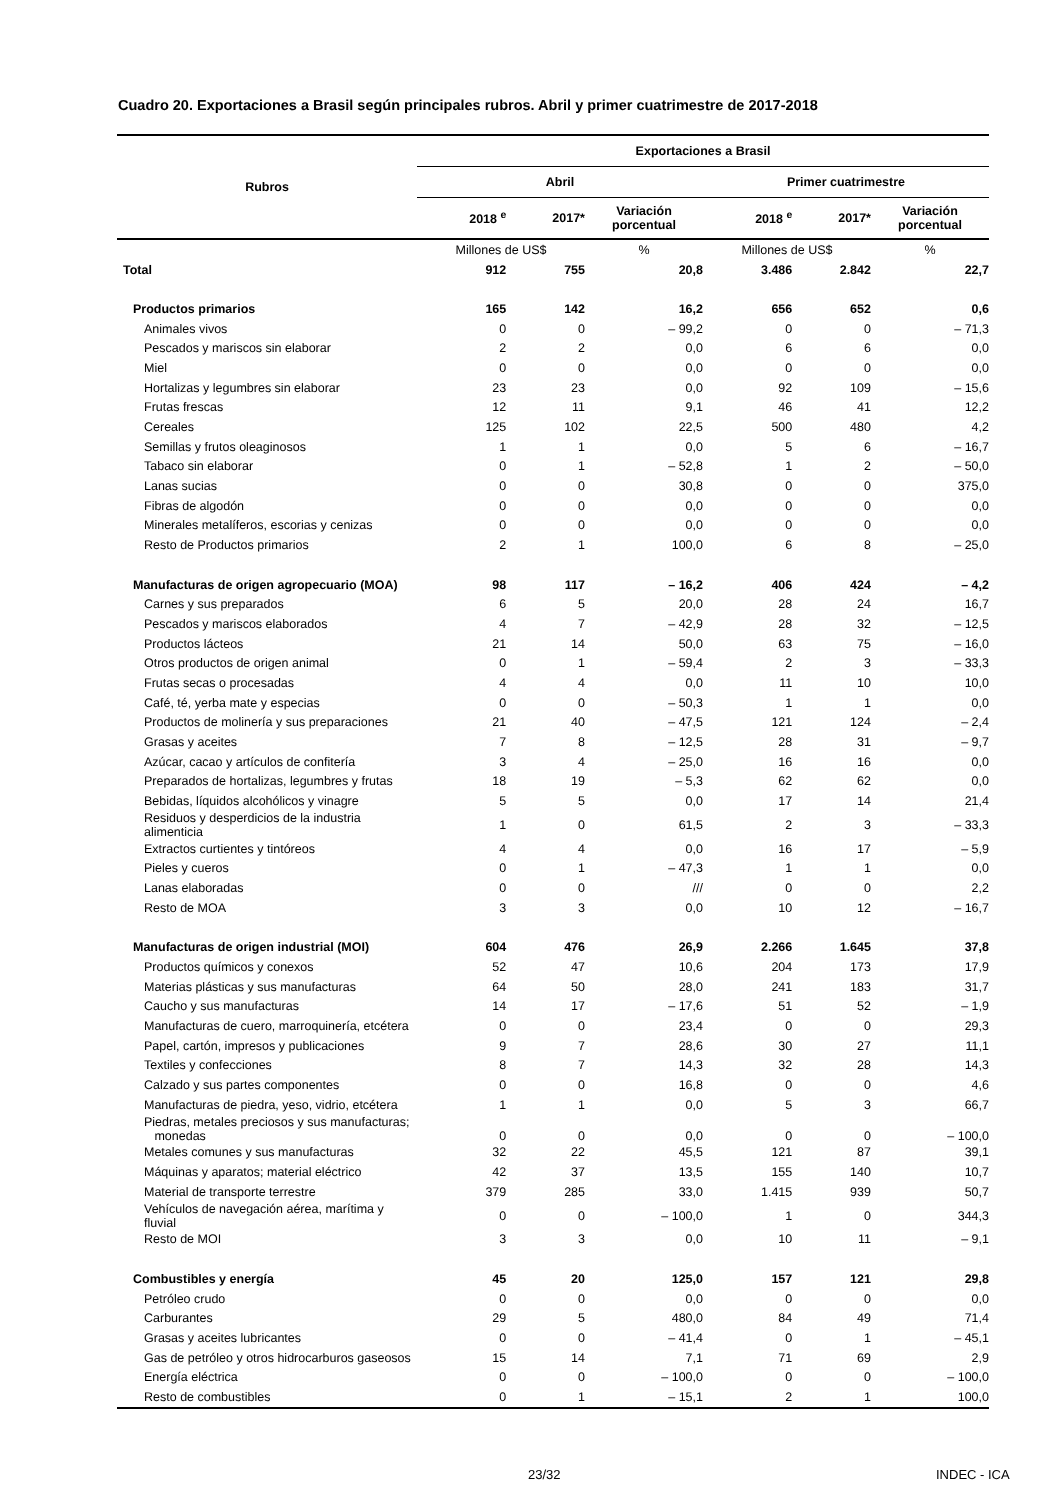Cuadro 20. Exportaciones a Brasil según principales rubros. Abril y primer cuatrimestre de 2017-2018
| Rubros | Exportaciones a Brasil | | | | | |
| --- | --- | --- | --- | --- | --- | --- |
| | Abril | | | Primer cuatrimestre | | |
| | 2018 <sup>e</sup> | 2017* | Variación porcentual | 2018 <sup>e</sup> | 2017* | Variación porcentual |
| | Millones de US$ | | % | Millones de US$ | | % |
| Total | 912 | 755 | 20,8 | 3.486 | 2.842 | 22,7 |
| Productos primarios | 165 | 142 | 16,2 | 656 | 652 | 0,6 |
| Animales vivos | 0 | 0 | – 99,2 | 0 | 0 | – 71,3 |
| Pescados y mariscos sin elaborar | 2 | 2 | 0,0 | 6 | 6 | 0,0 |
| Miel | 0 | 0 | 0,0 | 0 | 0 | 0,0 |
| Hortalizas y legumbres sin elaborar | 23 | 23 | 0,0 | 92 | 109 | – 15,6 |
| Frutas frescas | 12 | 11 | 9,1 | 46 | 41 | 12,2 |
| Cereales | 125 | 102 | 22,5 | 500 | 480 | 4,2 |
| Semillas y frutos oleaginosos | 1 | 1 | 0,0 | 5 | 6 | – 16,7 |
| Tabaco sin elaborar | 0 | 1 | – 52,8 | 1 | 2 | – 50,0 |
| Lanas sucias | 0 | 0 | 30,8 | 0 | 0 | 375,0 |
| Fibras de algodón | 0 | 0 | 0,0 | 0 | 0 | 0,0 |
| Minerales metalíferos, escorias y cenizas | 0 | 0 | 0,0 | 0 | 0 | 0,0 |
| Resto de Productos primarios | 2 | 1 | 100,0 | 6 | 8 | – 25,0 |
| Manufacturas de origen agropecuario (MOA) | 98 | 117 | – 16,2 | 406 | 424 | – 4,2 |
| Carnes y sus preparados | 6 | 5 | 20,0 | 28 | 24 | 16,7 |
| Pescados y mariscos elaborados | 4 | 7 | – 42,9 | 28 | 32 | – 12,5 |
| Productos lácteos | 21 | 14 | 50,0 | 63 | 75 | – 16,0 |
| Otros productos de origen animal | 0 | 1 | – 59,4 | 2 | 3 | – 33,3 |
| Frutas secas o procesadas | 4 | 4 | 0,0 | 11 | 10 | 10,0 |
| Café, té, yerba mate y especias | 0 | 0 | – 50,3 | 1 | 1 | 0,0 |
| Productos de molinería y sus preparaciones | 21 | 40 | – 47,5 | 121 | 124 | – 2,4 |
| Grasas y aceites | 7 | 8 | – 12,5 | 28 | 31 | – 9,7 |
| Azúcar, cacao y artículos de confitería | 3 | 4 | – 25,0 | 16 | 16 | 0,0 |
| Preparados de hortalizas, legumbres y frutas | 18 | 19 | – 5,3 | 62 | 62 | 0,0 |
| Bebidas, líquidos alcohólicos y vinagre | 5 | 5 | 0,0 | 17 | 14 | 21,4 |
| Residuos y desperdicios de la industria alimenticia | 1 | 0 | 61,5 | 2 | 3 | – 33,3 |
| Extractos curtientes y tintóreos | 4 | 4 | 0,0 | 16 | 17 | – 5,9 |
| Pieles y cueros | 0 | 1 | – 47,3 | 1 | 1 | 0,0 |
| Lanas elaboradas | 0 | 0 | /// | 0 | 0 | 2,2 |
| Resto de MOA | 3 | 3 | 0,0 | 10 | 12 | – 16,7 |
| Manufacturas de origen industrial (MOI) | 604 | 476 | 26,9 | 2.266 | 1.645 | 37,8 |
| Productos químicos y conexos | 52 | 47 | 10,6 | 204 | 173 | 17,9 |
| Materias plásticas y sus manufacturas | 64 | 50 | 28,0 | 241 | 183 | 31,7 |
| Caucho y sus manufacturas | 14 | 17 | – 17,6 | 51 | 52 | – 1,9 |
| Manufacturas de cuero, marroquinería, etcétera | 0 | 0 | 23,4 | 0 | 0 | 29,3 |
| Papel, cartón, impresos y publicaciones | 9 | 7 | 28,6 | 30 | 27 | 11,1 |
| Textiles y confecciones | 8 | 7 | 14,3 | 32 | 28 | 14,3 |
| Calzado y sus partes componentes | 0 | 0 | 16,8 | 0 | 0 | 4,6 |
| Manufacturas de piedra, yeso, vidrio, etcétera | 1 | 1 | 0,0 | 5 | 3 | 66,7 |
| Piedras, metales preciosos y sus manufacturas; monedas | 0 | 0 | 0,0 | 0 | 0 | – 100,0 |
| Metales comunes y sus manufacturas | 32 | 22 | 45,5 | 121 | 87 | 39,1 |
| Máquinas y aparatos; material eléctrico | 42 | 37 | 13,5 | 155 | 140 | 10,7 |
| Material de transporte terrestre | 379 | 285 | 33,0 | 1.415 | 939 | 50,7 |
| Vehículos de navegación aérea, marítima y fluvial | 0 | 0 | – 100,0 | 1 | 0 | 344,3 |
| Resto de MOI | 3 | 3 | 0,0 | 10 | 11 | – 9,1 |
| Combustibles y energía | 45 | 20 | 125,0 | 157 | 121 | 29,8 |
| Petróleo crudo | 0 | 0 | 0,0 | 0 | 0 | 0,0 |
| Carburantes | 29 | 5 | 480,0 | 84 | 49 | 71,4 |
| Grasas y aceites lubricantes | 0 | 0 | – 41,4 | 0 | 1 | – 45,1 |
| Gas de petróleo y otros hidrocarburos gaseosos | 15 | 14 | 7,1 | 71 | 69 | 2,9 |
| Energía eléctrica | 0 | 0 | – 100,0 | 0 | 0 | – 100,0 |
| Resto de combustibles | 0 | 1 | – 15,1 | 2 | 1 | 100,0 |
23/32 INDEC - ICA